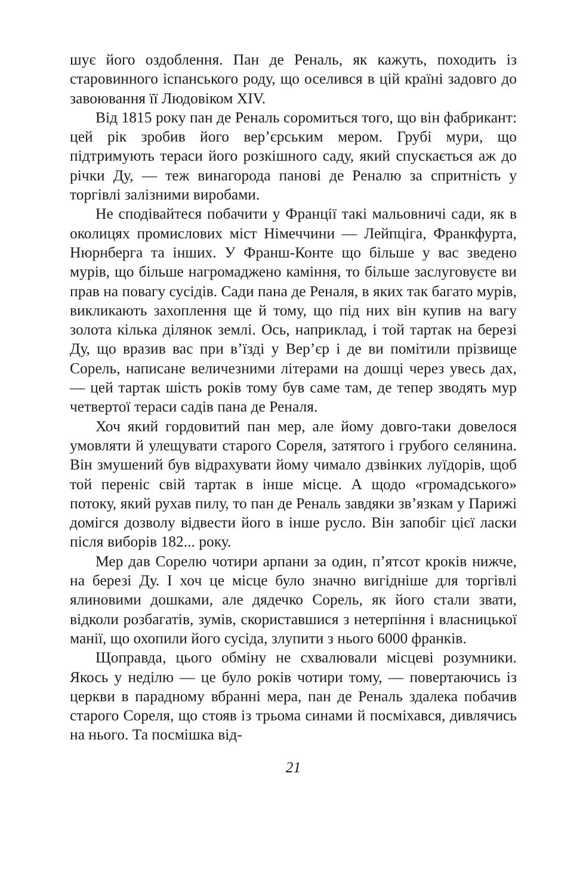шує його оздоблення. Пан де Реналь, як кажуть, походить із старовинного іспанського роду, що оселився в цій країні задовго до завоювання її Людовіком XIV.
Від 1815 року пан де Реналь соромиться того, що він фабрикант: цей рік зробив його вер’єрським мером. Грубі мури, що підтримують тераси його розкішного саду, який спускається аж до річки Ду, — теж винагорода панові де Реналю за спритність у торгівлі залізними виробами.
Не сподівайтеся побачити у Франції такі мальовничі сади, як в околицях промислових міст Німеччини — Лейпціга, Франкфурта, Нюрнберга та інших. У Франш-Конте що більше у вас зведено мурів, що більше нагромаджено каміння, то більше заслуговуєте ви прав на повагу сусідів. Сади пана де Реналя, в яких так багато мурів, викликають захоплення ще й тому, що під них він купив на вагу золота кілька ділянок землі. Ось, наприклад, і той тартак на березі Ду, що вразив вас при в’їзді у Вер’єр і де ви помітили прізвище Сорель, написане величезними літерами на дошці через увесь дах, — цей тартак шість років тому був саме там, де тепер зводять мур четвертої тераси садів пана де Реналя.
Хоч який гордовитий пан мер, але йому довго-таки довелося умовляти й улещувати старого Сореля, затятого і грубого селянина. Він змушений був відрахувати йому чимало дзвінких луїдорів, щоб той переніс свій тартак в інше місце. А щодо «громадського» потоку, який рухав пилу, то пан де Реналь завдяки зв’язкам у Парижі домігся дозволу відвести його в інше русло. Він запобіг цієї ласки після виборів 182... року.
Мер дав Сорелю чотири арпани за один, п’ятсот кроків нижче, на березі Ду. І хоч це місце було значно вигідніше для торгівлі ялиновими дошками, але дядечко Сорель, як його стали звати, відколи розбагатів, зумів, скориставшися з нетерпіння і власницької манії, що охопили його сусіда, злупити з нього 6000 франків.
Щоправда, цього обміну не схвалювали місцеві розумники. Якось у неділю — це було років чотири тому, — повертаючись із церкви в парадному вбранні мера, пан де Реналь здалека побачив старого Сореля, що стояв із трьома синами й посміхався, дивлячись на нього. Та посмішка від-
21